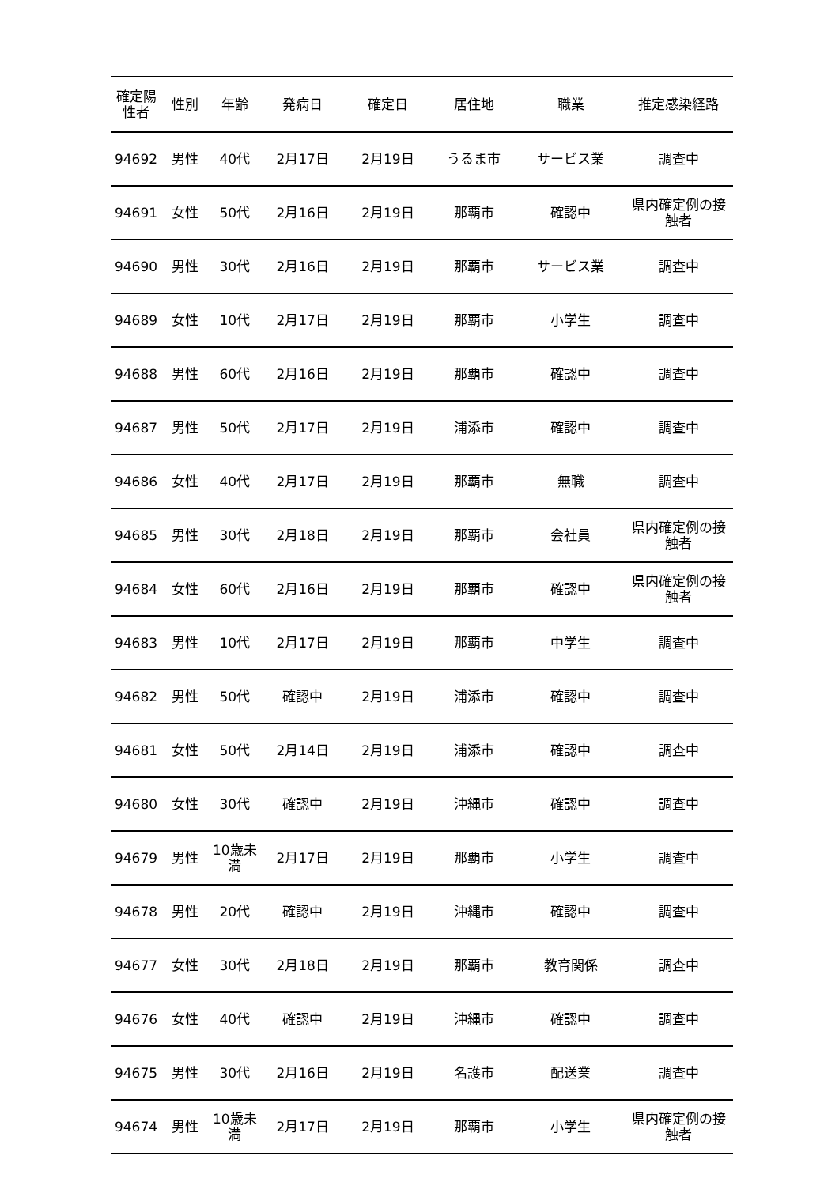| 確定陽 性者 | 性別 | 年齢 | 発病日 | 確定日 | 居住地 | 職業 | 推定感染経路 |
| --- | --- | --- | --- | --- | --- | --- | --- |
| 94692 | 男性 | 40代 | 2月17日 | 2月19日 | うるま市 | サービス業 | 調査中 |
| 94691 | 女性 | 50代 | 2月16日 | 2月19日 | 那覇市 | 確認中 | 県内確定例の接 触者 |
| 94690 | 男性 | 30代 | 2月16日 | 2月19日 | 那覇市 | サービス業 | 調査中 |
| 94689 | 女性 | 10代 | 2月17日 | 2月19日 | 那覇市 | 小学生 | 調査中 |
| 94688 | 男性 | 60代 | 2月16日 | 2月19日 | 那覇市 | 確認中 | 調査中 |
| 94687 | 男性 | 50代 | 2月17日 | 2月19日 | 浦添市 | 確認中 | 調査中 |
| 94686 | 女性 | 40代 | 2月17日 | 2月19日 | 那覇市 | 無職 | 調査中 |
| 94685 | 男性 | 30代 | 2月18日 | 2月19日 | 那覇市 | 会社員 | 県内確定例の接 触者 |
| 94684 | 女性 | 60代 | 2月16日 | 2月19日 | 那覇市 | 確認中 | 県内確定例の接 触者 |
| 94683 | 男性 | 10代 | 2月17日 | 2月19日 | 那覇市 | 中学生 | 調査中 |
| 94682 | 男性 | 50代 | 確認中 | 2月19日 | 浦添市 | 確認中 | 調査中 |
| 94681 | 女性 | 50代 | 2月14日 | 2月19日 | 浦添市 | 確認中 | 調査中 |
| 94680 | 女性 | 30代 | 確認中 | 2月19日 | 沖縄市 | 確認中 | 調査中 |
| 94679 | 男性 | 10歳未 満 | 2月17日 | 2月19日 | 那覇市 | 小学生 | 調査中 |
| 94678 | 男性 | 20代 | 確認中 | 2月19日 | 沖縄市 | 確認中 | 調査中 |
| 94677 | 女性 | 30代 | 2月18日 | 2月19日 | 那覇市 | 教育関係 | 調査中 |
| 94676 | 女性 | 40代 | 確認中 | 2月19日 | 沖縄市 | 確認中 | 調査中 |
| 94675 | 男性 | 30代 | 2月16日 | 2月19日 | 名護市 | 配送業 | 調査中 |
| 94674 | 男性 | 10歳未 満 | 2月17日 | 2月19日 | 那覇市 | 小学生 | 県内確定例の接 触者 |